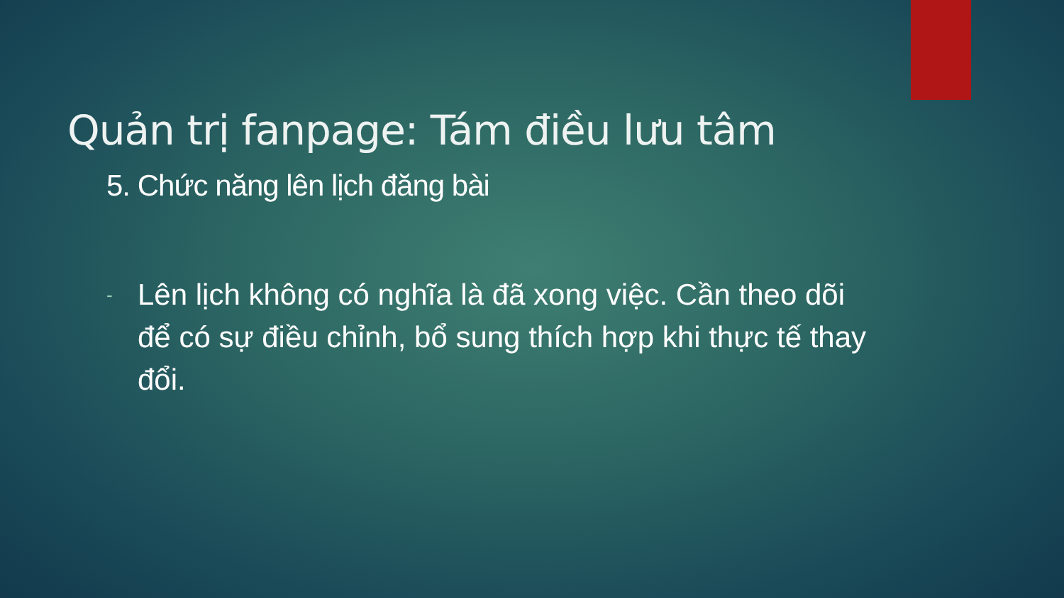Quản trị fanpage: Tám điều lưu tâm
5. Chức năng lên lịch đăng bài
- Lên lịch không có nghĩa là đã xong việc. Cần theo dõi để có sự điều chỉnh, bổ sung thích hợp khi thực tế thay đổi.